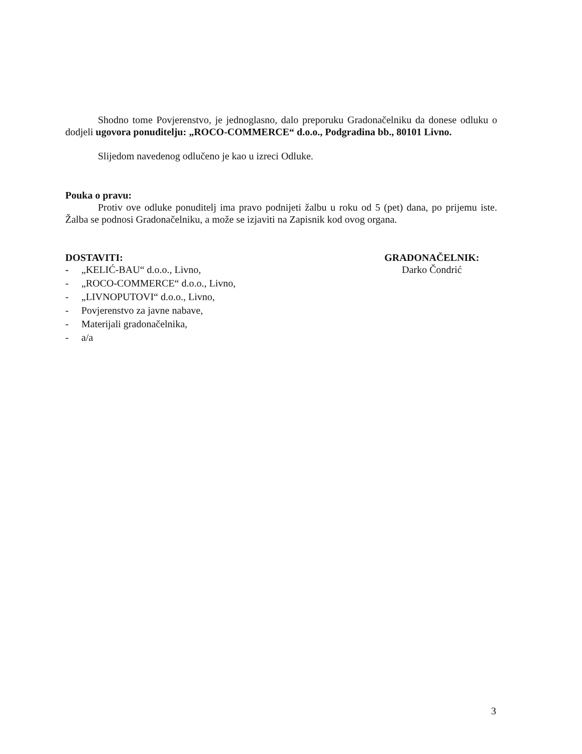Shodno tome Povjerenstvo, je jednoglasno, dalo preporuku Gradonačelniku da donese odluku o dodjeli ugovora ponuditelju: „ROCO-COMMERCE“ d.o.o., Podgradina bb., 80101 Livno.
Slijedom navedenog odlučeno je kao u izreci Odluke.
Pouka o pravu:
Protiv ove odluke ponuditelj ima pravo podnijeti žalbu u roku od 5 (pet) dana, po prijemu iste. Žalba se podnosi Gradonačelniku, a može se izjaviti na Zapisnik kod ovog organa.
DOSTAVITI:
- „KELIĆ-BAU“ d.o.o., Livno,
- „ROCO-COMMERCE“ d.o.o., Livno,
- „LIVNOPUTOVI“ d.o.o., Livno,
- Povjerenstvo za javne nabave,
- Materijali gradonačelnika,
- a/a
GRADONAČELNIK:
Darko Čondrić
3